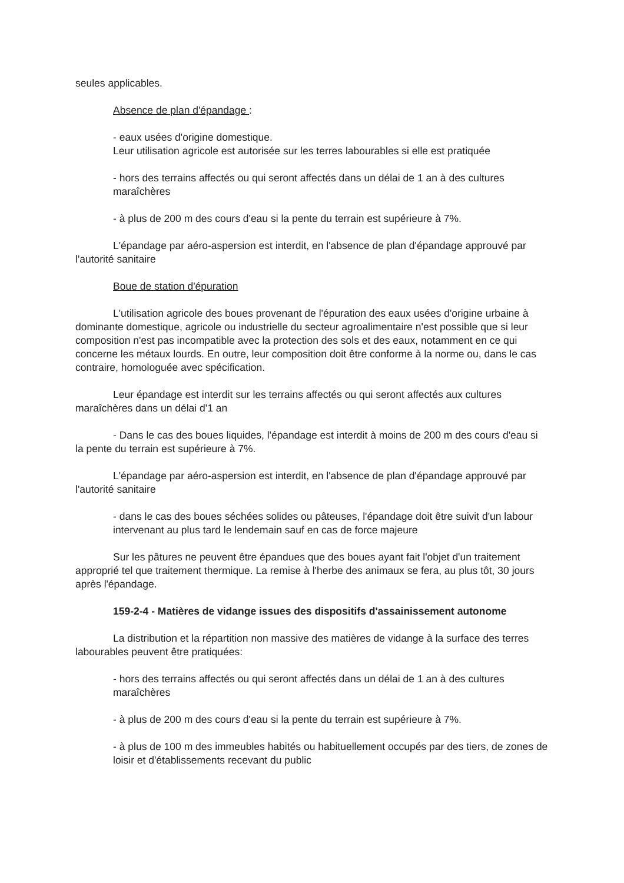seules applicables.
Absence de plan d'épandage :
- eaux usées d'origine domestique.
Leur utilisation agricole est autorisée sur les terres labourables si elle est pratiquée
- hors des terrains affectés ou qui seront affectés dans un délai de 1 an à des cultures maraîchères
- à plus de 200 m des cours d'eau si la pente du terrain est supérieure à 7%.
L'épandage par aéro-aspersion est interdit, en l'absence de plan d'épandage approuvé par l'autorité sanitaire
Boue de station d'épuration
L'utilisation agricole des boues provenant de l'épuration des eaux usées d'origine urbaine à dominante domestique, agricole ou industrielle du secteur agroalimentaire n'est possible que si leur composition n'est pas incompatible avec la protection des sols et des eaux, notamment en ce qui concerne les métaux lourds. En outre, leur composition doit être conforme à la norme ou, dans le cas contraire, homologuée avec spécification.
Leur épandage est interdit sur les terrains affectés ou qui seront affectés aux cultures maraîchères dans un délai d'1 an
- Dans le cas des boues liquides, l'épandage est interdit à moins de 200 m des cours d'eau si la pente du terrain est supérieure à 7%.
L'épandage par aéro-aspersion est interdit, en l'absence de plan d'épandage approuvé par l'autorité sanitaire
- dans le cas des boues séchées solides ou pâteuses, l'épandage doit être suivit d'un labour intervenant au plus tard le lendemain sauf en cas de force majeure
Sur les pâtures ne peuvent être épandues que des boues ayant fait l'objet d'un traitement approprié tel que traitement thermique. La remise à l'herbe des animaux se fera, au plus tôt, 30 jours après l'épandage.
159-2-4 - Matières de vidange issues des dispositifs d'assainissement autonome
La distribution et la répartition non massive des matières de vidange à la surface des terres labourables peuvent être pratiquées:
- hors des terrains affectés ou qui seront affectés dans un délai de 1 an à des cultures maraîchères
- à plus de 200 m des cours d'eau si la pente du terrain est supérieure à 7%.
- à plus de 100 m des immeubles habités ou habituellement occupés par des tiers, de zones de loisir et d'établissements recevant du public